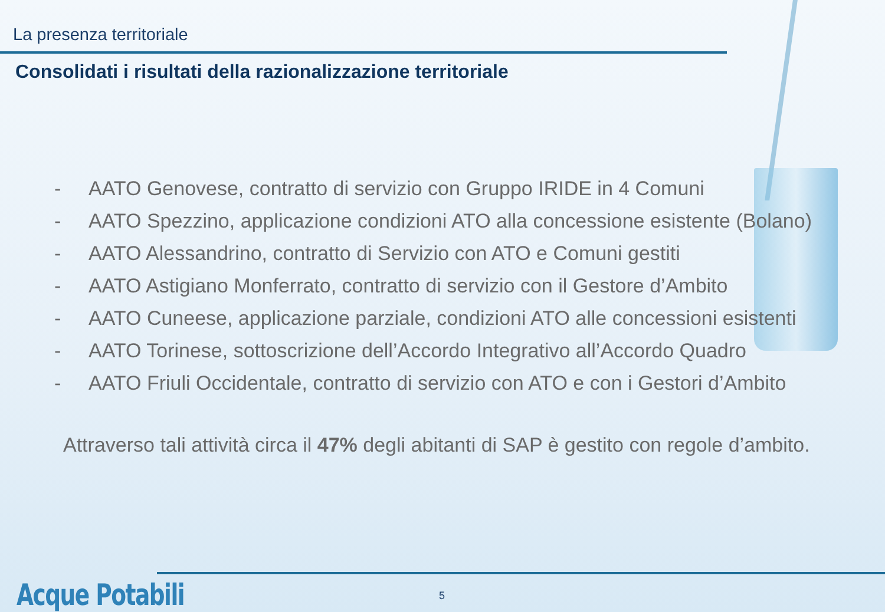La presenza territoriale
Consolidati i risultati della razionalizzazione territoriale
- AATO Genovese, contratto di servizio con Gruppo IRIDE in 4 Comuni
- AATO Spezzino, applicazione condizioni ATO alla concessione esistente (Bolano)
- AATO Alessandrino, contratto di Servizio con ATO e Comuni gestiti
- AATO Astigiano Monferrato, contratto di servizio con il Gestore d’Ambito
- AATO Cuneese, applicazione parziale, condizioni ATO alle concessioni esistenti
- AATO Torinese, sottoscrizione dell’Accordo Integrativo all’Accordo Quadro
- AATO Friuli Occidentale, contratto di servizio con ATO e con i Gestori d’Ambito
Attraverso tali attività circa il 47% degli abitanti di SAP è gestito con regole d’ambito.
Acque Potabili 5